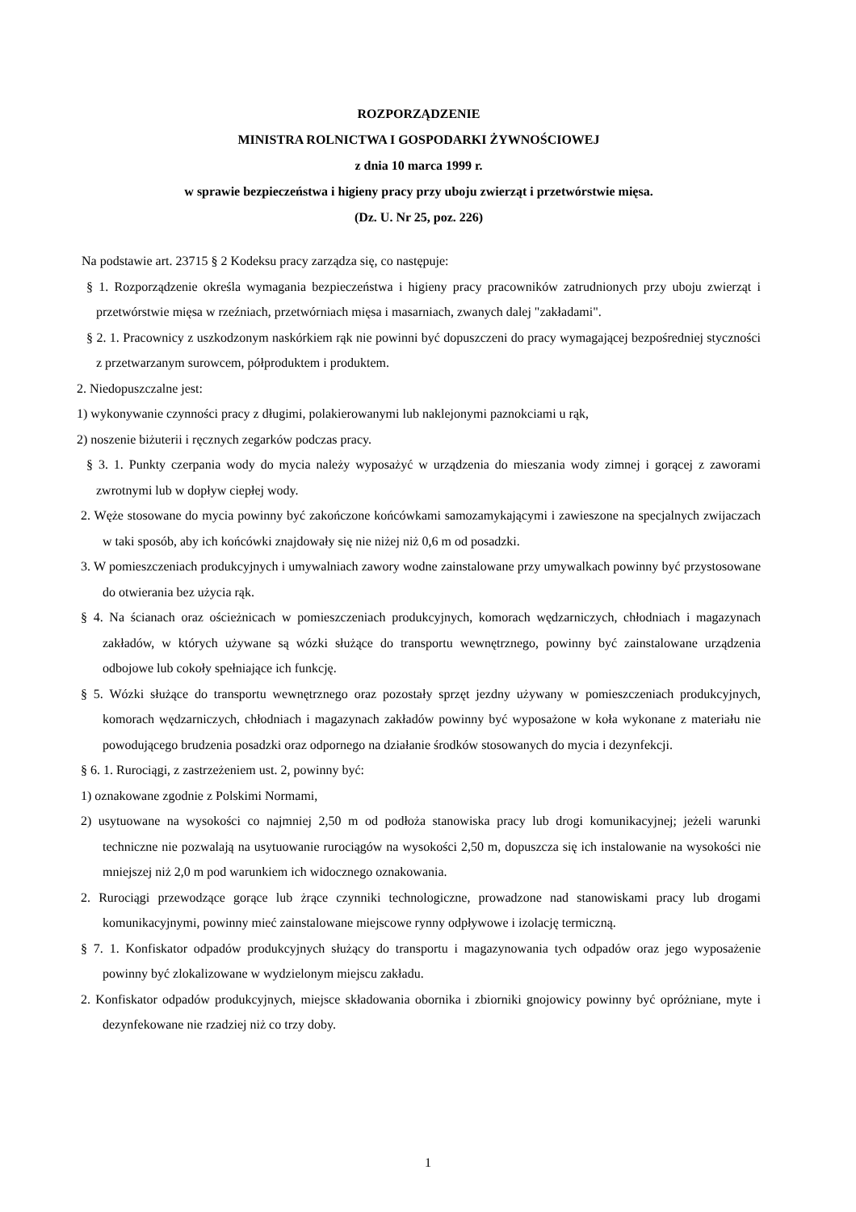ROZPORZĄDZENIE
MINISTRA ROLNICTWA I GOSPODARKI ŻYWNOŚCIOWEJ
z dnia 10 marca 1999 r.
w sprawie bezpieczeństwa i higieny pracy przy uboju zwierząt i przetwórstwie mięsa.
(Dz. U. Nr 25, poz. 226)
Na podstawie art. 23715 § 2 Kodeksu pracy zarządza się, co następuje:
§ 1. Rozporządzenie określa wymagania bezpieczeństwa i higieny pracy pracowników zatrudnionych przy uboju zwierząt i przetwórstwie mięsa w rzeźniach, przetwórniach mięsa i masarniach, zwanych dalej "zakładami".
§ 2. 1. Pracownicy z uszkodzonym naskórkiem rąk nie powinni być dopuszczeni do pracy wymagającej bezpośredniej styczności z przetwarzanym surowcem, półproduktem i produktem.
2. Niedopuszczalne jest:
1) wykonywanie czynności pracy z długimi, polakierowanymi lub naklejonymi paznokciami u rąk,
2) noszenie biżuterii i ręcznych zegarków podczas pracy.
§ 3. 1. Punkty czerpania wody do mycia należy wyposażyć w urządzenia do mieszania wody zimnej i gorącej z zaworami zwrotnymi lub w dopływ ciepłej wody.
2. Węże stosowane do mycia powinny być zakończone końcówkami samozamykającymi i zawieszone na specjalnych zwijaczach w taki sposób, aby ich końcówki znajdowały się nie niżej niż 0,6 m od posadzki.
3. W pomieszczeniach produkcyjnych i umywalniach zawory wodne zainstalowane przy umywalkach powinny być przystosowane do otwierania bez użycia rąk.
§ 4. Na ścianach oraz ościeżnicach w pomieszczeniach produkcyjnych, komorach wędzarniczych, chłodniach i magazynach zakładów, w których używane są wózki służące do transportu wewnętrznego, powinny być zainstalowane urządzenia odbojowe lub cokoły spełniające ich funkcję.
§ 5. Wózki służące do transportu wewnętrznego oraz pozostały sprzęt jezdny używany w pomieszczeniach produkcyjnych, komorach wędzarniczych, chłodniach i magazynach zakładów powinny być wyposażone w koła wykonane z materiału nie powodującego brudzenia posadzki oraz odpornego na działanie środków stosowanych do mycia i dezynfekcji.
§ 6. 1. Rurociągi, z zastrzeżeniem ust. 2, powinny być:
1) oznakowane zgodnie z Polskimi Normami,
2) usytuowane na wysokości co najmniej 2,50 m od podłoża stanowiska pracy lub drogi komunikacyjnej; jeżeli warunki techniczne nie pozwalają na usytuowanie rurociągów na wysokości 2,50 m, dopuszcza się ich instalowanie na wysokości nie mniejszej niż 2,0 m pod warunkiem ich widocznego oznakowania.
2. Rurociągi przewodzące gorące lub żrące czynniki technologiczne, prowadzone nad stanowiskami pracy lub drogami komunikacyjnymi, powinny mieć zainstalowane miejscowe rynny odpływowe i izolację termiczną.
§ 7. 1. Konfiskator odpadów produkcyjnych służący do transportu i magazynowania tych odpadów oraz jego wyposażenie powinny być zlokalizowane w wydzielonym miejscu zakładu.
2. Konfiskator odpadów produkcyjnych, miejsce składowania obornika i zbiorniki gnojowicy powinny być opróżniane, myte i dezynfekowane nie rzadziej niż co trzy doby.
1